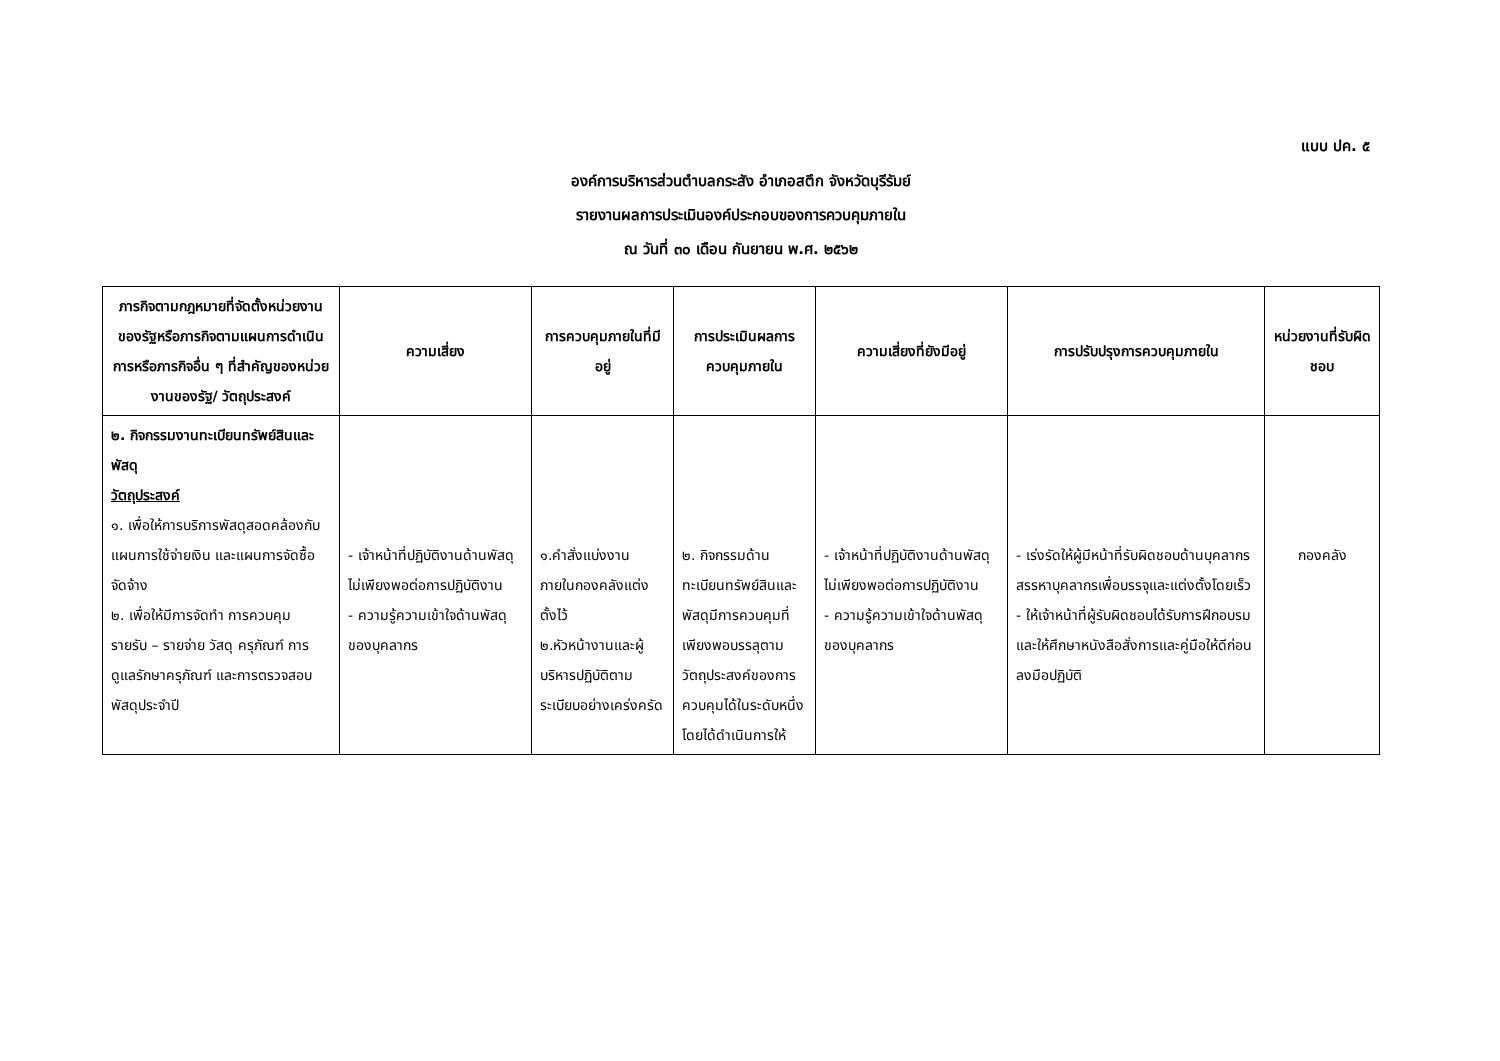แบบ ปค. ๕
องค์การบริหารส่วนตำบลกระสัง อำเภอสตึก จังหวัดบุรีรัมย์
รายงานผลการประเมินองค์ประกอบของการควบคุมภายใน
ณ วันที่ ๓๐ เดือน กันยายน พ.ศ. ๒๕๖๒
| ภารกิจตามกฎหมายที่จัดตั้งหน่วยงานของรัฐหรือภารกิจตามแผนการดำเนินการหรือภารกิจอื่น ๆ ที่สำคัญของหน่วยงานของรัฐ/ วัตถุประสงค์ | ความเสี่ยง | การควบคุมภายในที่มีอยู่ | การประเมินผลการควบคุมภายใน | ความเสี่ยงที่ยังมีอยู่ | การปรับปรุงการควบคุมภายใน | หน่วยงานที่รับผิดชอบ |
| --- | --- | --- | --- | --- | --- | --- |
| ๒. กิจกรรมงานทะเบียนทรัพย์สินและพัสดุ วัตถุประสงค์ ๑. เพื่อให้การบริการพัสดุสอดคล้องกับแผนการใช้จ่ายเงิน และแผนการจัดซื้อจัดจ้าง ๒. เพื่อให้มีการจัดทำ การควบคุม รายรับ – รายจ่าย วัสดุ ครุภัณฑ์ การดูแลรักษาครุภัณฑ์ และการตรวจสอบพัสดุประจำปี | - เจ้าหน้าที่ปฏิบัติงานด้านพัสดุไม่เพียงพอต่อการปฏิบัติงาน - ความรู้ความเข้าใจด้านพัสดุของบุคลากร | ๑.คำสั่งแบ่งงานภายในกองคลังแต่งตั้งไว้ ๒.หัวหน้างานและผู้บริหารปฏิบัติตามระเบียบอย่างเคร่งครัด | ๒. กิจกรรมด้านทะเบียนทรัพย์สินและพัสดุมีการควบคุมที่เพียงพอบรรลุตามวัตถุประสงค์ของการควบคุมได้ในระดับหนึ่ง โดยได้ดำเนินการให้ | - เจ้าหน้าที่ปฏิบัติงานด้านพัสดุไม่เพียงพอต่อการปฏิบัติงาน - ความรู้ความเข้าใจด้านพัสดุของบุคลากร | - เร่งรัดให้ผู้มีหน้าที่รับผิดชอบด้านบุคลากรสรรหาบุคลากรเพื่อบรรจุและแต่งตั้งโดยเร็ว - ให้เจ้าหน้าที่ผู้รับผิดชอบได้รับการฝึกอบรมและให้ศึกษาหนังสือสั่งการและคู่มือให้ดีก่อนลงมือปฏิบัติ | กองคลัง |